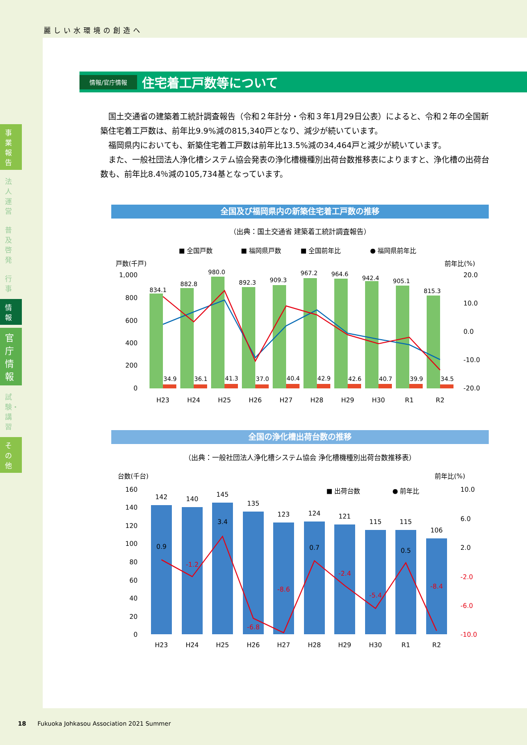麗しい水環境の創造へ
事業報告
法人運営
普及啓発
行事
情報
官庁情報
試験・講習
その他
情報/官庁情報 住宅着工戸数等について
国土交通省の建築着工統計調査報告（令和２年計分・令和３年1月29日公表）によると、令和２年の全国新築住宅着工戸数は、前年比9.9%減の815,340戸となり、減少が続いています。
福岡県内においても、新築住宅着工戸数は前年比13.5%減の34,464戸と減少が続いています。
また、一般社団法人浄化槽システム協会発表の浄化槽機種別出荷台数推移表によりますと、浄化槽の出荷台数も、前年比8.4％減の105,734基となっています。
全国及び福岡県内の新築住宅着工戸数の推移
（出典：国土交通省 建築着工統計調査報告）
■ 全国戸数
■ 福岡県戸数
■ 全国前年比
● 福岡県前年比
戸数(千戸)
前年比(%)
1,000
800
600
400
200
0
20.0
10.0
0.0
-10.0
-20.0
834.1
882.8
980.0
892.3
909.3
967.2
964.6
942.4
905.1
815.3
34.9
36.1
41.3
37.0
40.4
42.9
42.6
40.7
39.9
34.5
H23
H24
H25
H26
H27
H28
H29
H30
R1
R2
全国の浄化槽出荷台数の推移
（出典：一般社団法人浄化槽システム協会 浄化槽機種別出荷台数推移表）
台数(千台)
前年比(%)
■ 出荷台数
● 前年比
160
140
120
100
80
60
40
20
0
10.0
6.0
2.0
-2.0
-6.0
-10.0
142
140
145
135
123
124
121
115
115
106
0.9
-1.2
3.4
-6.8
-8.6
0.7
-2.4
-5.4
0.5
-8.4
H23
H24
H25
H26
H27
H28
H29
H30
R1
R2
18 Fukuoka Johkasou Association 2021 Summer